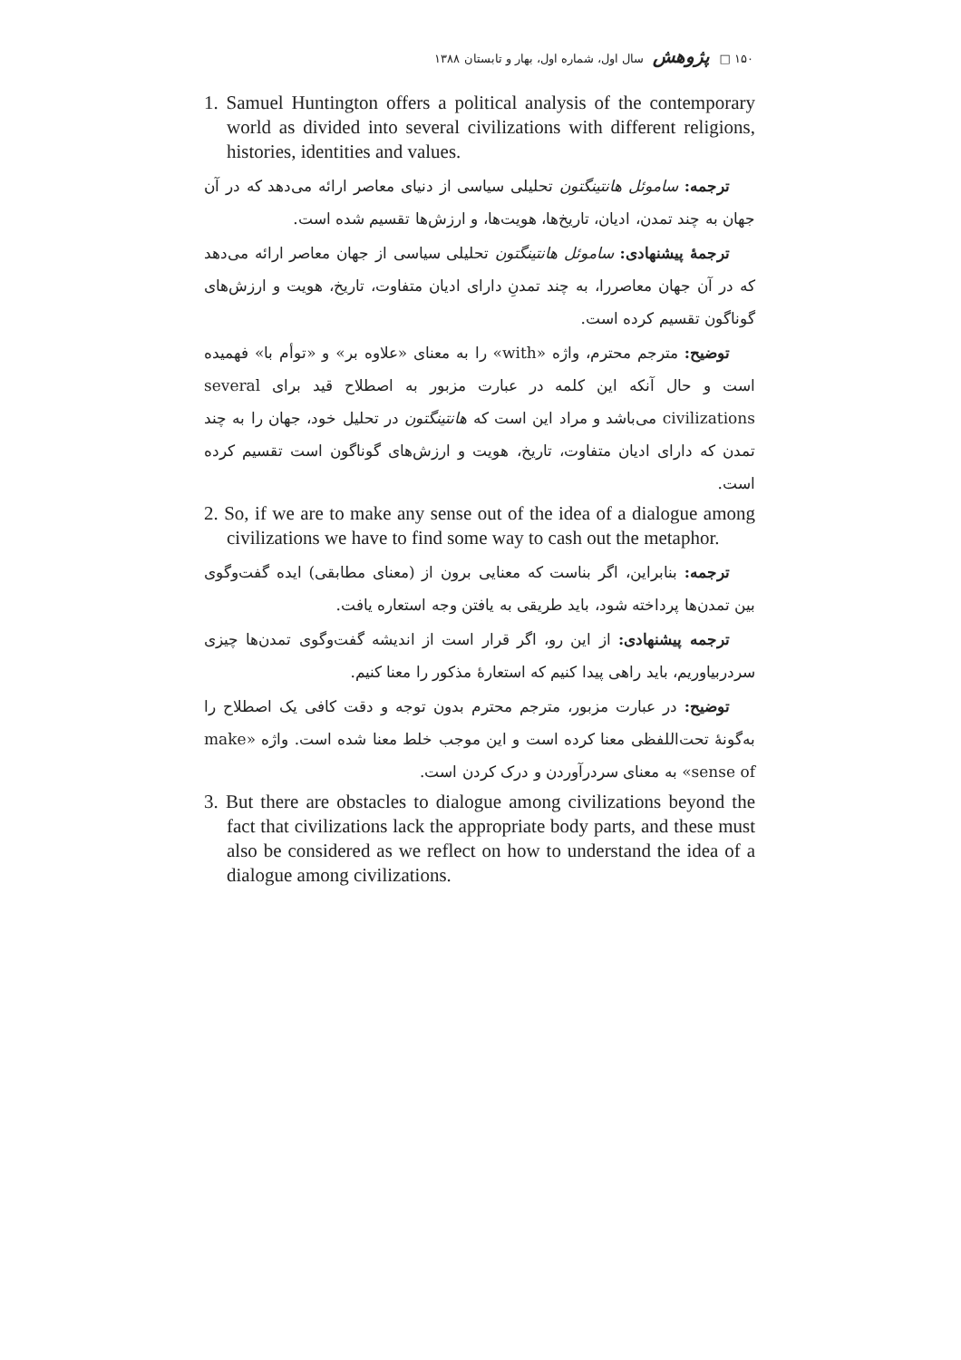۱۵۰ □ پژوهش سال اول، شماره اول، بهار و تابستان ۱۳۸۸
1. Samuel Huntington offers a political analysis of the contemporary world as divided into several civilizations with different religions, histories, identities and values.
ترجمه: ساموئل هانتینگتون تحلیلی سیاسی از دنیای معاصر ارائه می‌دهد که در آن جهان به چند تمدن، ادیان، تاریخ‌ها، هویت‌ها، و ارزش‌ها تقسیم شده است.
ترجمهٔ پیشنهادی: ساموئل هانتینگتون تحلیلی سیاسی از جهان معاصر ارائه می‌دهد که در آن جهان معاصررا، به چند تمدنِ دارای ادیان متفاوت، تاریخ، هویت و ارزش‌های گوناگون تقسیم کرده است.
توضیح: مترجم محترم، واژه «with» را به معنای «علاوه بر» و «توأم با» فهمیده است و حال آنکه این کلمه در عبارت مزبور به اصطلاح قید برای several civilizations می‌باشد و مراد این است که هانتینگتون در تحلیل خود، جهان را به چند تمدن که دارای ادیان متفاوت، تاریخ، هویت و ارزش‌های گوناگون است تقسیم کرده است.
2. So, if we are to make any sense out of the idea of a dialogue among civilizations we have to find some way to cash out the metaphor.
ترجمه: بنابراین، اگر بناست که معنایی برون از (معنای مطابقی) ایده گفت‌وگوی بین تمدن‌ها پرداخته شود، باید طریقی به یافتن وجه استعاره یافت.
ترجمه پیشنهادی: از این رو، اگر قرار است از اندیشه گفت‌وگوی تمدن‌ها چیزی سردربیاوریم، باید راهی پیدا کنیم که استعارهٔ مذکور را معنا کنیم.
توضیح: در عبارت مزبور، مترجم محترم بدون توجه و دقت کافی یک اصطلاح را به‌گونهٔ تحت‌اللفظی معنا کرده است و این موجب خلط معنا شده است. واژه «make sense of» به معنای سردرآوردن و درک کردن است.
3. But there are obstacles to dialogue among civilizations beyond the fact that civilizations lack the appropriate body parts, and these must also be considered as we reflect on how to understand the idea of a dialogue among civilizations.